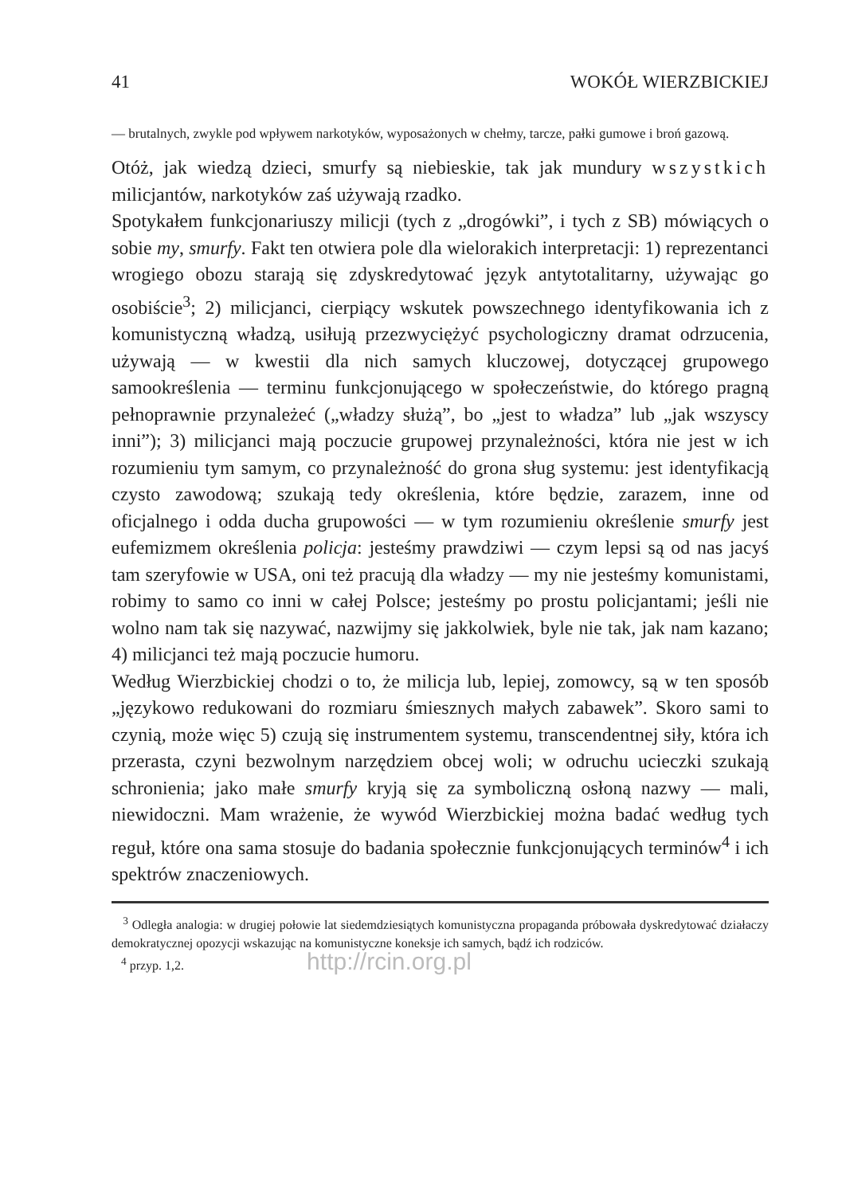41 WOKÓŁ WIERZBICKIEJ
— brutalnych, zwykle pod wpływem narkotyków, wyposażonych w chełmy, tarcze, pałki gumowe i broń gazową.
Otóż, jak wiedzą dzieci, smurfy są niebieskie, tak jak mundury wszystkich milicjantów, narkotyków zaś używają rzadko.
Spotykałem funkcjonariuszy milicji (tych z „drogówki”, i tych z SB) mówiących o sobie my, smurfy. Fakt ten otwiera pole dla wielorakich interpretacji: 1) reprezentanci wrogiego obozu starają się zdyskredytować język antytotalitarny, używając go osobiście<sup>3</sup>; 2) milicjanci, cierpiący wskutek powszechnego identyfikowania ich z komunistyczną władzą, usiłują przezwyciężyć psychologiczny dramat odrzucenia, używają — w kwestii dla nich samych kluczowej, dotyczącej grupowego samookreślenia — terminu funkcjonującego w społeczeństwie, do którego pragną pełnoprawnie przynależeć („władzy służą”, bo „jest to władza” lub „jak wszyscy inni”); 3) milicjanci mają poczucie grupowej przynależności, która nie jest w ich rozumieniu tym samym, co przynależność do grona sług systemu: jest identyfikacją czysto zawodową; szukają tedy określenia, które będzie, zarazem, inne od oficjalnego i odda ducha grupowości — w tym rozumieniu określenie smurfy jest eufemizmem określenia policja: jesteśmy prawdziwi — czym lepsi są od nas jacyś tam szeryfowie w USA, oni też pracują dla władzy — my nie jesteśmy komunistami, robimy to samo co inni w całej Polsce; jesteśmy po prostu policjantami; jeśli nie wolno nam tak się nazywać, nazwijmy się jakkolwiek, byle nie tak, jak nam kazano; 4) milicjanci też mają poczucie humoru.
Według Wierzbickiej chodzi o to, że milicja lub, lepiej, zomowcy, są w ten sposób „językowo redukowani do rozmiaru śmiesznych małych zabawek”. Skoro sami to czynią, może więc 5) czują się instrumentem systemu, transcendentnej siły, która ich przerasta, czyni bezwolnym narzędziem obcej woli; w odruchu ucieczki szukają schronienia; jako małe smurfy kryją się za symboliczną osłoną nazwy — mali, niewidoczni. Mam wrażenie, że wywód Wierzbickiej można badać według tych reguł, które ona sama stosuje do badania społecznie funkcjonujących terminów<sup>4</sup> i ich spektrów znaczeniowych.
<sup>3</sup> Odległa analogia: w drugiej połowie lat siedemdziesiątych komunistyczna propaganda próbowała dyskredytować działaczy demokratycznej opozycji wskazując na komunistyczne koneksje ich samych, bądź ich rodziców.
<sup>4</sup> przyp. 1,2. http://rcin.org.pl